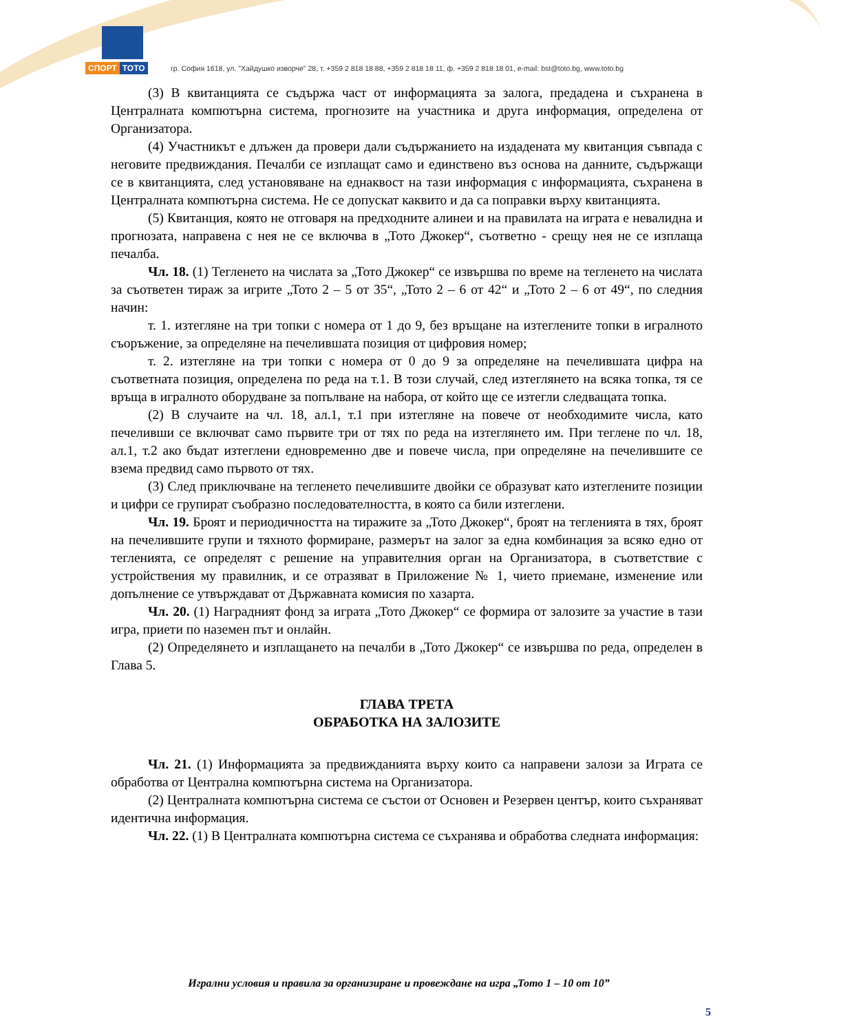СПОРТ ТОТО
гр. София 1618, ул. "Хайдушко изворче" 28, т. +359 2 818 18 88, +359 2 818 18 11, ф. +359 2 818 18 01, e-mail: bst@toto.bg, www.toto.bg
(3) В квитанцията се съдържа част от информацията за залога, предадена и съхранена в Централната компютърна система, прогнозите на участника и друга информация, определена от Организатора.
(4) Участникът е длъжен да провери дали съдържанието на издадената му квитанция съвпада с неговите предвиждания. Печалби се изплащат само и единствено въз основа на данните, съдържащи се в квитанцията, след установяване на еднаквост на тази информация с информацията, съхранена в Централната компютърна система. Не се допускат каквито и да са поправки върху квитанцията.
(5) Квитанция, която не отговаря на предходните алинеи и на правилата на играта е невалидна и прогнозата, направена с нея не се включва в „Тото Джокер“, съответно - срещу нея не се изплаща печалба.
Чл. 18. (1) Тегленето на числата за „Тото Джокер“ се извършва по време на тегленето на числата за съответен тираж за игрите „Тото 2 – 5 от 35“, „Тото 2 – 6 от 42“ и „Тото 2 – 6 от 49“, по следния начин:
т. 1. изтегляне на три топки с номера от 1 до 9, без връщане на изтеглените топки в игралното съоръжение, за определяне на печелившата позиция от цифровия номер;
т. 2. изтегляне на три топки с номера от 0 до 9 за определяне на печелившата цифра на съответната позиция, определена по реда на т.1. В този случай, след изтеглянето на всяка топка, тя се връща в игралното оборудване за попълване на набора, от който ще се изтегли следващата топка.
(2) В случаите на чл. 18, ал.1, т.1 при изтегляне на повече от необходимите числа, като печеливши се включват само първите три от тях по реда на изтеглянето им. При теглене по чл. 18, ал.1, т.2 ако бъдат изтеглени едновременно две и повече числа, при определяне на печелившите се взема предвид само първото от тях.
(3) След приключване на тегленето печелившите двойки се образуват като изтеглените позиции и цифри се групират съобразно последователността, в която са били изтеглени.
Чл. 19. Броят и периодичността на тиражите за „Тото Джокер“, броят на тегленията в тях, броят на печелившите групи и тяхното формиране, размерът на залог за една комбинация за всяко едно от тегленията, се определят с решение на управителния орган на Организатора, в съответствие с устройствения му правилник, и се отразяват в Приложение № 1, чието приемане, изменение или допълнение се утвърждават от Държавната комисия по хазарта.
Чл. 20. (1) Наградният фонд за играта „Тото Джокер“ се формира от залозите за участие в тази игра, приети по наземен път и онлайн.
(2) Определянето и изплащането на печалби в „Тото Джокер“ се извършва по реда, определен в Глава 5.
ГЛАВА ТРЕТА
ОБРАБОТКА НА ЗАЛОЗИТЕ
Чл. 21. (1) Информацията за предвижданията върху които са направени залози за Играта се обработва от Централна компютърна система на Организатора.
(2) Централната компютърна система се състои от Основен и Резервен център, които съхраняват идентична информация.
Чл. 22. (1) В Централната компютърна система се съхранява и обработва следната информация:
Игрални условия и правила за организиране и провеждане на игра „Тото 1 – 10 от 10”
5